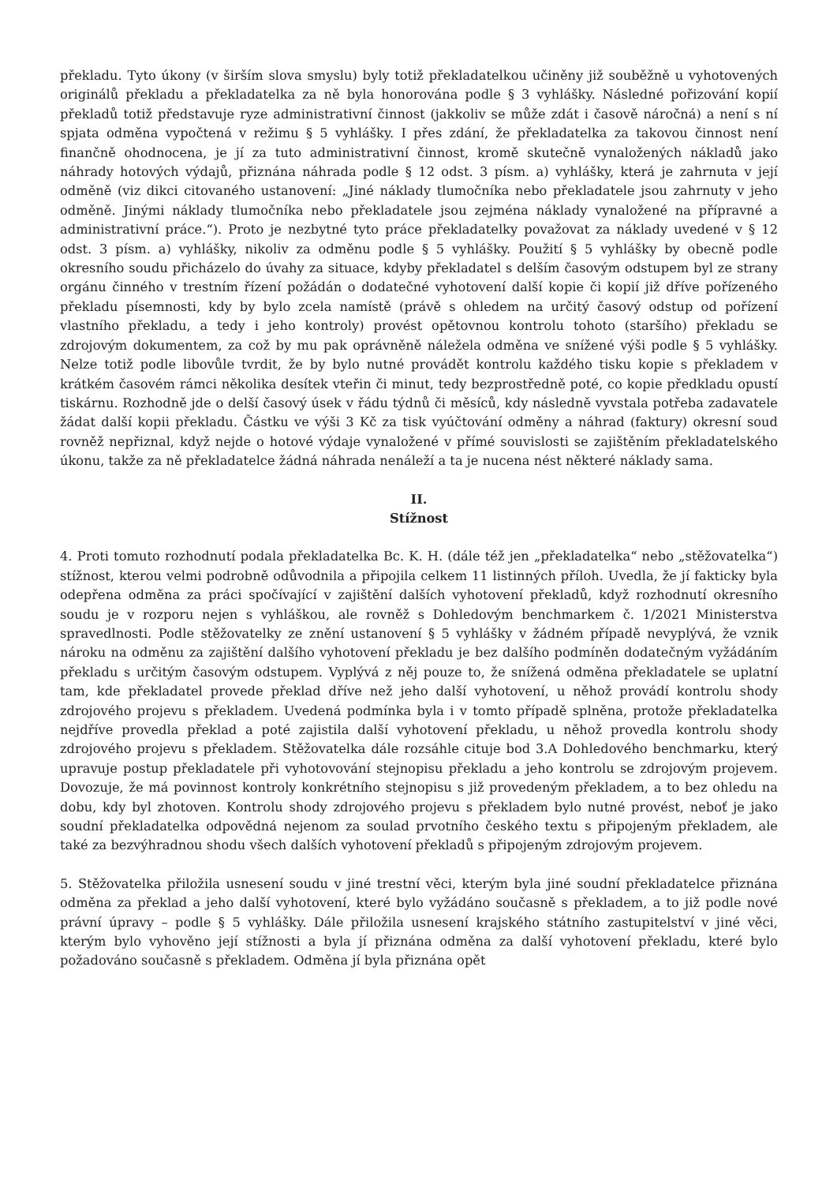překladu. Tyto úkony (v širším slova smyslu) byly totiž překladatelkou učiněny již souběžně u vyhotovených originálů překladu a překladatelka za ně byla honorována podle § 3 vyhlášky. Následné pořizování kopií překladů totiž představuje ryze administrativní činnost (jakkoliv se může zdát i časově náročná) a není s ní spjata odměna vypočtená v režimu § 5 vyhlášky. I přes zdání, že překladatelka za takovou činnost není finančně ohodnocena, je jí za tuto administrativní činnost, kromě skutečně vynaložených nákladů jako náhrady hotových výdajů, přiznána náhrada podle § 12 odst. 3 písm. a) vyhlášky, která je zahrnuta v její odměně (viz dikci citovaného ustanovení: „Jiné náklady tlumočníka nebo překladatele jsou zahrnuty v jeho odměně. Jinými náklady tlumočníka nebo překladatele jsou zejména náklady vynaložené na přípravné a administrativní práce.“). Proto je nezbytné tyto práce překladatelky považovat za náklady uvedené v § 12 odst. 3 písm. a) vyhlášky, nikoliv za odměnu podle § 5 vyhlášky. Použití § 5 vyhlášky by obecně podle okresního soudu přicházelo do úvahy za situace, kdyby překladatel s delším časovým odstupem byl ze strany orgánu činného v trestním řízení požádán o dodatečné vyhotovení další kopie či kopií již dříve pořízeného překladu písemnosti, kdy by bylo zcela namístě (právě s ohledem na určitý časový odstup od pořízení vlastního překladu, a tedy i jeho kontroly) provést opětovnou kontrolu tohoto (staršího) překladu se zdrojovým dokumentem, za což by mu pak oprávněně náležela odměna ve snížené výši podle § 5 vyhlášky. Nelze totiž podle libovůle tvrdit, že by bylo nutné provádět kontrolu každého tisku kopie s překladem v krátkém časovém rámci několika desítek vteřin či minut, tedy bezprostředně poté, co kopie předkladu opustí tiskárnu. Rozhodně jde o delší časový úsek v řádu týdnů či měsíců, kdy následně vyvstala potřeba zadavatele žádat další kopii překladu. Částku ve výši 3 Kč za tisk vyúčtování odměny a náhrad (faktury) okresní soud rovněž nepřiznal, když nejde o hotové výdaje vynaložené v přímé souvislosti se zajištěním překladatelského úkonu, takže za ně překladatelce žádná náhrada nenáleží a ta je nucena nést některé náklady sama.
II.
Stížnost
4. Proti tomuto rozhodnutí podala překladatelka Bc. K. H. (dále též jen „překladatelka“ nebo „stěžovatelka“) stížnost, kterou velmi podrobně odůvodnila a připojila celkem 11 listinných příloh. Uvedla, že jí fakticky byla odepřena odměna za práci spočívající v zajištění dalších vyhotovení překladů, když rozhodnutí okresního soudu je v rozporu nejen s vyhláškou, ale rovněž s Dohledovým benchmarkem č. 1/2021 Ministerstva spravedlnosti. Podle stěžovatelky ze znění ustanovení § 5 vyhlášky v žádném případě nevyplývá, že vznik nároku na odměnu za zajištění dalšího vyhotovení překladu je bez dalšího podmíněn dodatečným vyžádáním překladu s určitým časovým odstupem. Vyplývá z něj pouze to, že snížená odměna překladatele se uplatní tam, kde překladatel provede překlad dříve než jeho další vyhotovení, u něhož provádí kontrolu shody zdrojového projevu s překladem. Uvedená podmínka byla i v tomto případě splněna, protože překladatelka nejdříve provedla překlad a poté zajistila další vyhotovení překladu, u něhož provedla kontrolu shody zdrojového projevu s překladem. Stěžovatelka dále rozsáhle cituje bod 3.A Dohledového benchmarku, který upravuje postup překladatele při vyhotovování stejnopisu překladu a jeho kontrolu se zdrojovým projevem. Dovozuje, že má povinnost kontroly konkrétního stejnopisu s již provedeným překladem, a to bez ohledu na dobu, kdy byl zhotoven. Kontrolu shody zdrojového projevu s překladem bylo nutné provést, neboť je jako soudní překladatelka odpovědná nejenom za soulad prvotního českého textu s připojeným překladem, ale také za bezvýhradnou shodu všech dalších vyhotovení překladů s připojeným zdrojovým projevem.
5. Stěžovatelka přiložila usnesení soudu v jiné trestní věci, kterým byla jiné soudní překladatelce přiznána odměna za překlad a jeho další vyhotovení, které bylo vyžádáno současně s překladem, a to již podle nové právní úpravy – podle § 5 vyhlášky. Dále přiložila usnesení krajského státního zastupitelství v jiné věci, kterým bylo vyhověno její stížnosti a byla jí přiznána odměna za další vyhotovení překladu, které bylo požadováno současně s překladem. Odměna jí byla přiznána opět